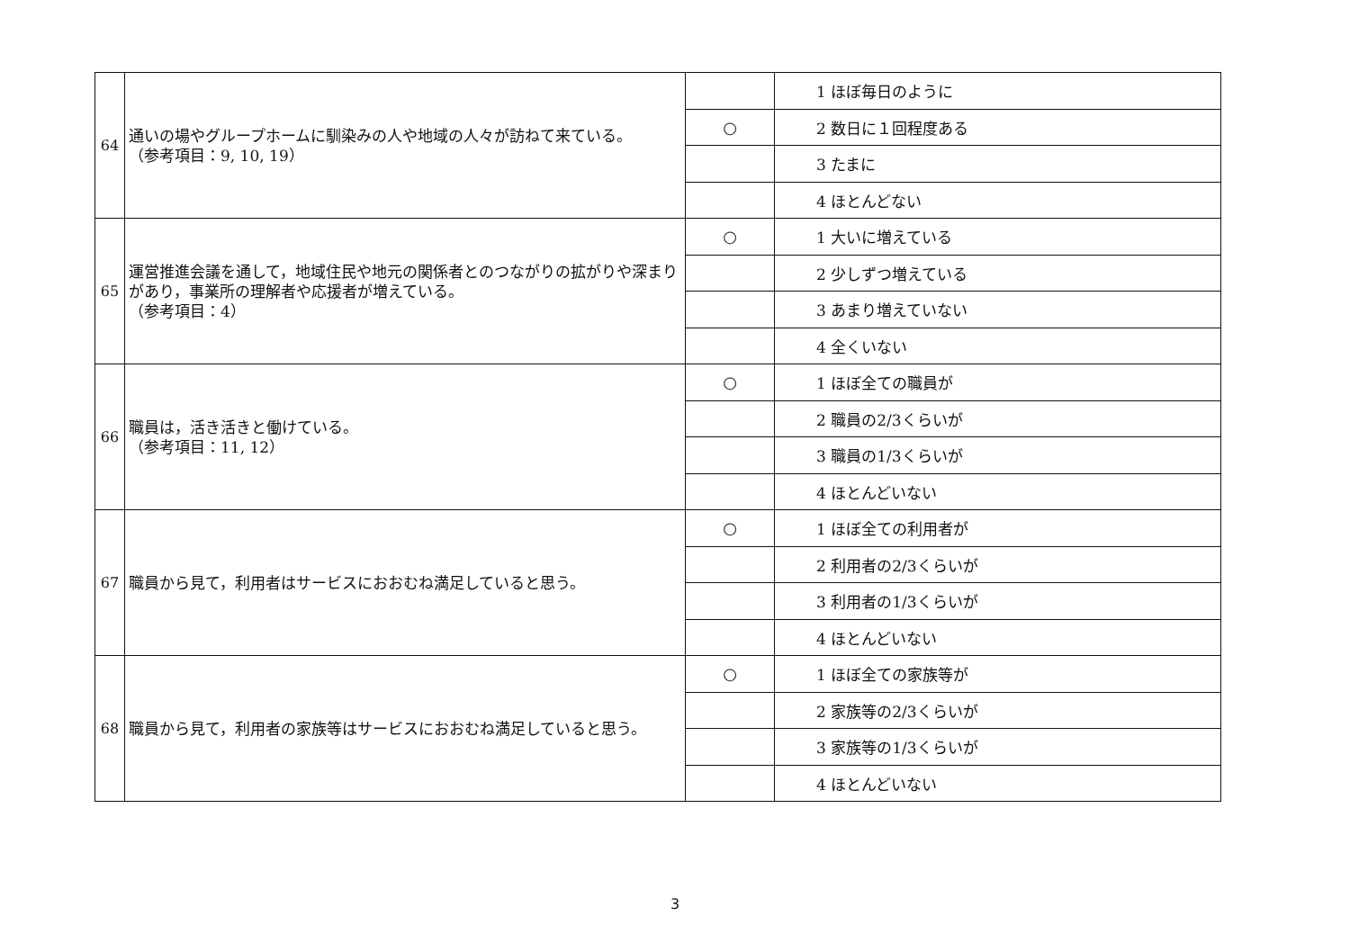| 64 | 通いの場やグループホームに馴染みの人や地域の人々が訪ねて来ている。 （参考項目：9, 10, 19） | | 1 ほぼ毎日のように |
| | | ○ | 2 数日に１回程度ある |
| | | | 3 たまに |
| | | | 4 ほとんどない |
| 65 | 運営推進会議を通して，地域住民や地元の関係者とのつながりの拡がりや深まりがあり，事業所の理解者や応援者が増えている。 （参考項目：4） | ○ | 1 大いに増えている |
| | | | 2 少しずつ増えている |
| | | | 3 あまり増えていない |
| | | | 4 全くいない |
| 66 | 職員は，活き活きと働けている。 （参考項目：11, 12） | ○ | 1 ほぼ全ての職員が |
| | | | 2 職員の2/3くらいが |
| | | | 3 職員の1/3くらいが |
| | | | 4 ほとんどいない |
| 67 | 職員から見て，利用者はサービスにおおむね満足していると思う。 | ○ | 1 ほぼ全ての利用者が |
| | | | 2 利用者の2/3くらいが |
| | | | 3 利用者の1/3くらいが |
| | | | 4 ほとんどいない |
| 68 | 職員から見て，利用者の家族等はサービスにおおむね満足していると思う。 | ○ | 1 ほぼ全ての家族等が |
| | | | 2 家族等の2/3くらいが |
| | | | 3 家族等の1/3くらいが |
| | | | 4 ほとんどいない |
3